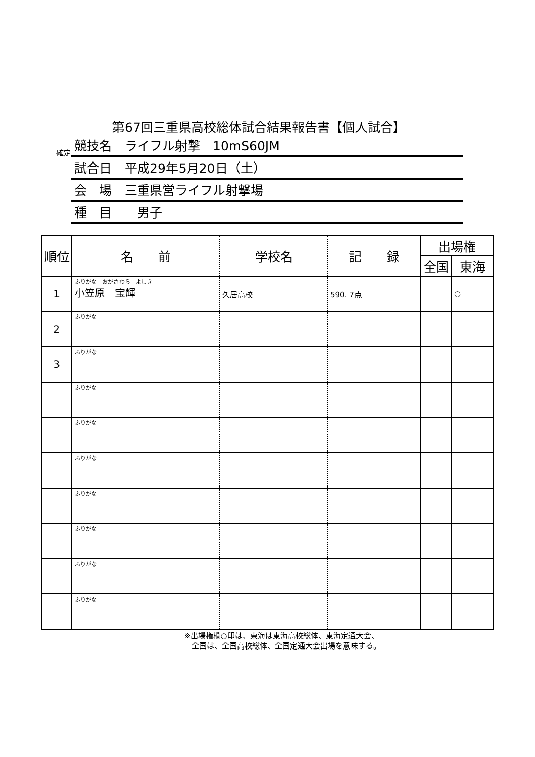第67回三重県高校総体試合結果報告書【個人試合】
確定
競技名　ライフル射撃　10mS60JM
試合日　平成29年5月20日（土）
会　場　三重県営ライフル射撃場
種　目　　男子
| 順位 | 名 前 | 学校名 | 記 録 | 出場権 | |
| --- | --- | --- | --- | --- | --- |
| | | | | 全国 | 東海 |
| 1 | ふりがな おがさわら よしき 小笠原 宝輝 | 久居高校 | 590. 7点 | | ○ |
| 2 | ふりがな | | | | |
| 3 | ふりがな | | | | |
| | ふりがな | | | | |
| | ふりがな | | | | |
| | ふりがな | | | | |
| | ふりがな | | | | |
| | ふりがな | | | | |
| | ふりがな | | | | |
| | ふりがな | | | | |
※出場権欄○印は、東海は東海高校総体、東海定通大会、
　全国は、全国高校総体、全国定通大会出場を意味する。